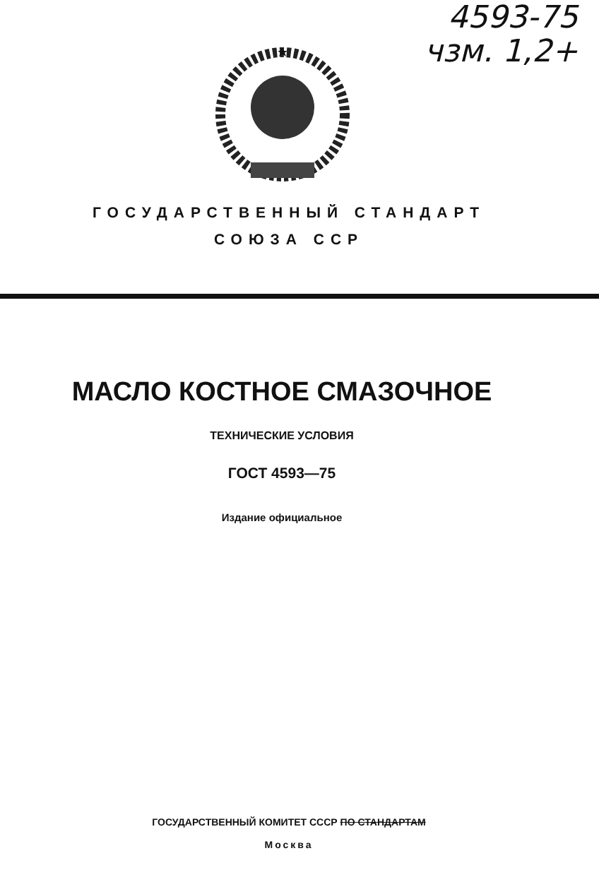4593-75
чзм. 1,2+
ГОСУДАРСТВЕННЫЙ СТАНДАРТ
СОЮЗА ССР
МАСЛО КОСТНОЕ СМАЗОЧНОЕ
ТЕХНИЧЕСКИЕ УСЛОВИЯ
ГОСТ 4593—75
Издание официальное
ГОСУДАРСТВЕННЫЙ КОМИТЕТ СССР ПО СТАНДАРТАМ
Москва